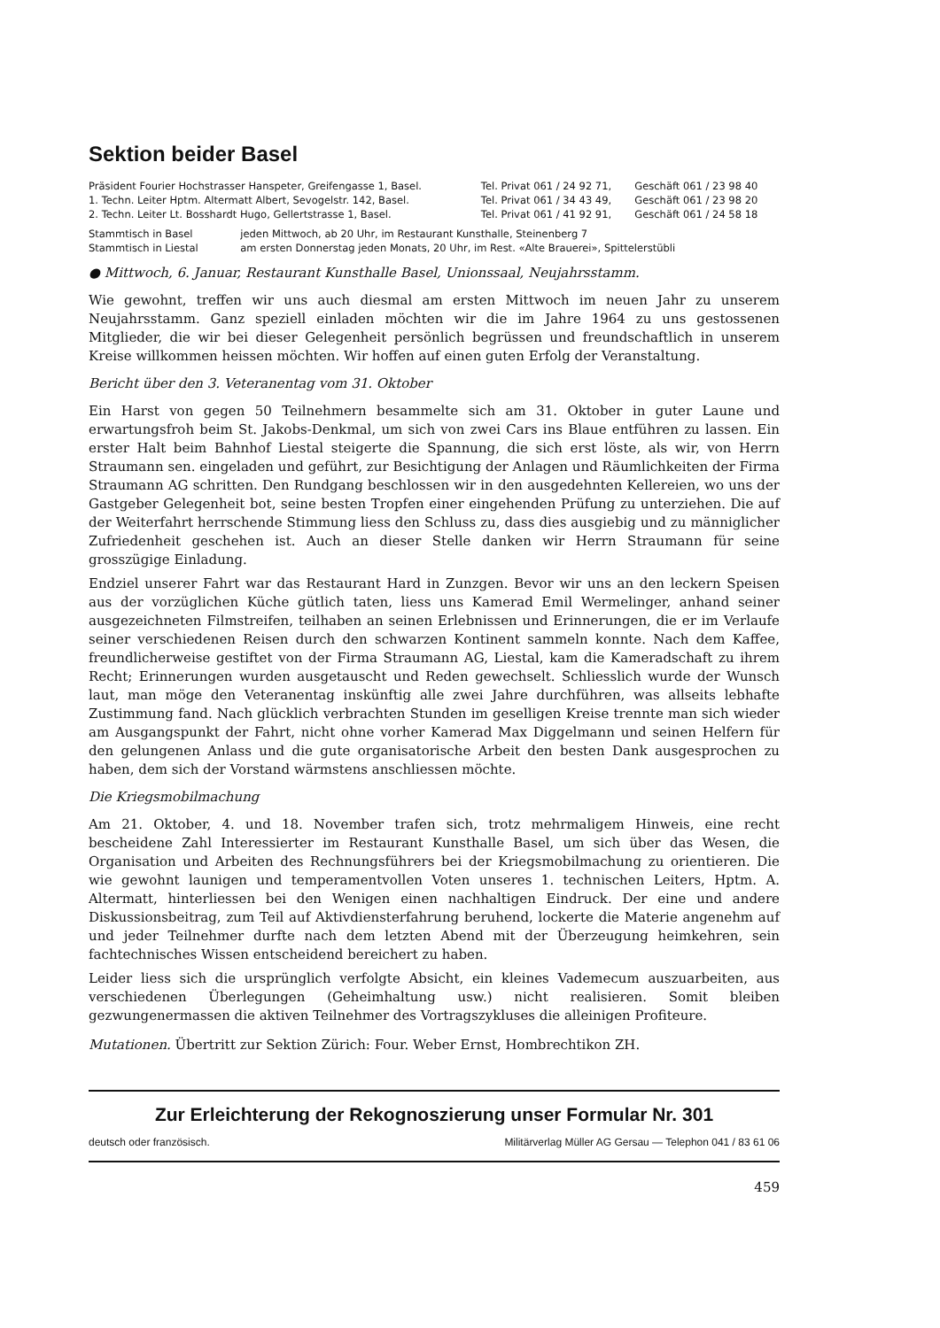Sektion beider Basel
| Präsident Fourier Hochstrasser Hanspeter, Greifengasse 1, Basel. | Tel. Privat 061 / 24 92 71, | Geschäft 061 / 23 98 40 |
| 1. Techn. Leiter Hptm. Altermatt Albert, Sevogelstr. 142, Basel. | Tel. Privat 061 / 34 43 49, | Geschäft 061 / 23 98 20 |
| 2. Techn. Leiter Lt. Bosshardt Hugo, Gellertstrasse 1, Basel. | Tel. Privat 061 / 41 92 91, | Geschäft 061 / 24 58 18 |
| Stammtisch in Basel | jeden Mittwoch, ab 20 Uhr, im Restaurant Kunsthalle, Steinenberg 7 |
| Stammtisch in Liestal | am ersten Donnerstag jeden Monats, 20 Uhr, im Rest. «Alte Brauerei», Spittelerstübli |
● Mittwoch, 6. Januar, Restaurant Kunsthalle Basel, Unionssaal, Neujahrsstamm.
Wie gewohnt, treffen wir uns auch diesmal am ersten Mittwoch im neuen Jahr zu unserem Neujahrsstamm. Ganz speziell einladen möchten wir die im Jahre 1964 zu uns gestossenen Mitglieder, die wir bei dieser Gelegenheit persönlich begrüssen und freundschaftlich in unserem Kreise willkommen heissen möchten. Wir hoffen auf einen guten Erfolg der Veranstaltung.
Bericht über den 3. Veteranentag vom 31. Oktober
Ein Harst von gegen 50 Teilnehmern besammelte sich am 31. Oktober in guter Laune und erwartungsfroh beim St. Jakobs-Denkmal, um sich von zwei Cars ins Blaue entführen zu lassen. Ein erster Halt beim Bahnhof Liestal steigerte die Spannung, die sich erst löste, als wir, von Herrn Straumann sen. eingeladen und geführt, zur Besichtigung der Anlagen und Räumlichkeiten der Firma Straumann AG schritten. Den Rundgang beschlossen wir in den ausgedehnten Kellereien, wo uns der Gastgeber Gelegenheit bot, seine besten Tropfen einer eingehenden Prüfung zu unterziehen. Die auf der Weiterfahrt herrschende Stimmung liess den Schluss zu, dass dies ausgiebig und zu männiglicher Zufriedenheit geschehen ist. Auch an dieser Stelle danken wir Herrn Straumann für seine grosszügige Einladung.
Endziel unserer Fahrt war das Restaurant Hard in Zunzgen. Bevor wir uns an den leckern Speisen aus der vorzüglichen Küche gütlich taten, liess uns Kamerad Emil Wermelinger, anhand seiner ausgezeichneten Filmstreifen, teilhaben an seinen Erlebnissen und Erinnerungen, die er im Verlaufe seiner verschiedenen Reisen durch den schwarzen Kontinent sammeln konnte. Nach dem Kaffee, freundlicherweise gestiftet von der Firma Straumann AG, Liestal, kam die Kameradschaft zu ihrem Recht; Erinnerungen wurden ausgetauscht und Reden gewechselt. Schliesslich wurde der Wunsch laut, man möge den Veteranentag inskünftig alle zwei Jahre durchführen, was allseits lebhafte Zustimmung fand. Nach glücklich verbrachten Stunden im geselligen Kreise trennte man sich wieder am Ausgangspunkt der Fahrt, nicht ohne vorher Kamerad Max Diggelmann und seinen Helfern für den gelungenen Anlass und die gute organisatorische Arbeit den besten Dank ausgesprochen zu haben, dem sich der Vorstand wärmstens anschliessen möchte.
Die Kriegsmobilmachung
Am 21. Oktober, 4. und 18. November trafen sich, trotz mehrmaligem Hinweis, eine recht bescheidene Zahl Interessierter im Restaurant Kunsthalle Basel, um sich über das Wesen, die Organisation und Arbeiten des Rechnungsführers bei der Kriegsmobilmachung zu orientieren. Die wie gewohnt launigen und temperamentvollen Voten unseres 1. technischen Leiters, Hptm. A. Altermatt, hinterliessen bei den Wenigen einen nachhaltigen Eindruck. Der eine und andere Diskussionsbeitrag, zum Teil auf Aktivdiensterfahrung beruhend, lockerte die Materie angenehm auf und jeder Teilnehmer durfte nach dem letzten Abend mit der Überzeugung heimkehren, sein fachtechnisches Wissen entscheidend bereichert zu haben.
Leider liess sich die ursprünglich verfolgte Absicht, ein kleines Vademecum auszuarbeiten, aus verschiedenen Überlegungen (Geheimhaltung usw.) nicht realisieren. Somit bleiben gezwungenermassen die aktiven Teilnehmer des Vortragszykluses die alleinigen Profiteure.
Mutationen. Übertritt zur Sektion Zürich: Four. Weber Ernst, Hombrechtikon ZH.
Zur Erleichterung der Rekognoszierung unser Formular Nr. 301
deutsch oder französisch. Militärverlag Müller AG Gersau — Telephon 041 / 83 61 06
459